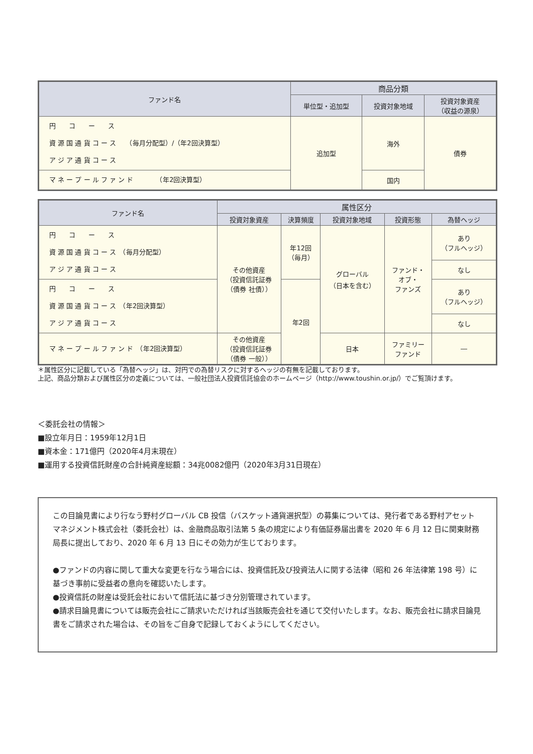| ファンド名 | 商品分類 | | |
| --- | --- | --- | --- |
| | 単位型・追加型 | 投資対象地域 | 投資対象資産 （収益の源泉） |
| 円 コ ー ス 資 源 国 通 貨 コ ー ス （毎月分配型）/（年2回決算型） ア ジ ア 通 貨 コ ー ス | 追加型 | 海外 | 債券 |
| マ ネ ー プ ー ル フ ァ ン ド （年2回決算型） | | 国内 | |
| ファンド名 | 属性区分 | | | | |
| --- | --- | --- | --- | --- | --- |
| | 投資対象資産 | 決算頻度 | 投資対象地域 | 投資形態 | 為替ヘッジ |
| 円 コ ー ス 資 源 国 通 貨 コ ー ス （毎月分配型） ア ジ ア 通 貨 コ ー ス | その他資産 （投資信託証券 （債券 社債）） | 年12回 （毎月） | グローバル （日本を含む） | ファンド・ オブ・ ファンズ | あり （フルヘッジ） |
| | | | | | なし |
| 円 コ ー ス 資 源 国 通 貨 コ ー ス （年2回決算型） ア ジ ア 通 貨 コ ー ス | | 年2回 | | | あり （フルヘッジ） |
| | | | | | なし |
| マ ネ ー プ ー ル フ ァ ン ド （年2回決算型） | その他資産 （投資信託証券 （債券 一般）） | | 日本 | ファミリー ファンド | ― |
＊属性区分に記載している「為替ヘッジ」は、対円での為替リスクに対するヘッジの有無を記載しております。
上記、商品分類および属性区分の定義については、一般社団法人投資信託協会のホームページ（http://www.toushin.or.jp/）でご覧頂けます。
＜委託会社の情報＞
■設立年月日：1959年12月1日
■資本金：171億円（2020年4月末現在）
■運用する投資信託財産の合計純資産総額：34兆0082億円（2020年3月31日現在）
この目論見書により行なう野村グローバル CB 投信（バスケット通貨選択型）の募集については、発行者である野村アセットマネジメント株式会社（委託会社）は、金融商品取引法第 5 条の規定により有価証券届出書を 2020 年 6 月 12 日に関東財務局長に提出しており、2020 年 6 月 13 日にその効力が生じております。
●ファンドの内容に関して重大な変更を行なう場合には、投資信託及び投資法人に関する法律（昭和 26 年法律第 198 号）に基づき事前に受益者の意向を確認いたします。
●投資信託の財産は受託会社において信託法に基づき分別管理されています。
●請求目論見書については販売会社にご請求いただければ当該販売会社を通じて交付いたします。なお、販売会社に請求目論見書をご請求された場合は、その旨をご自身で記録しておくようにしてください。